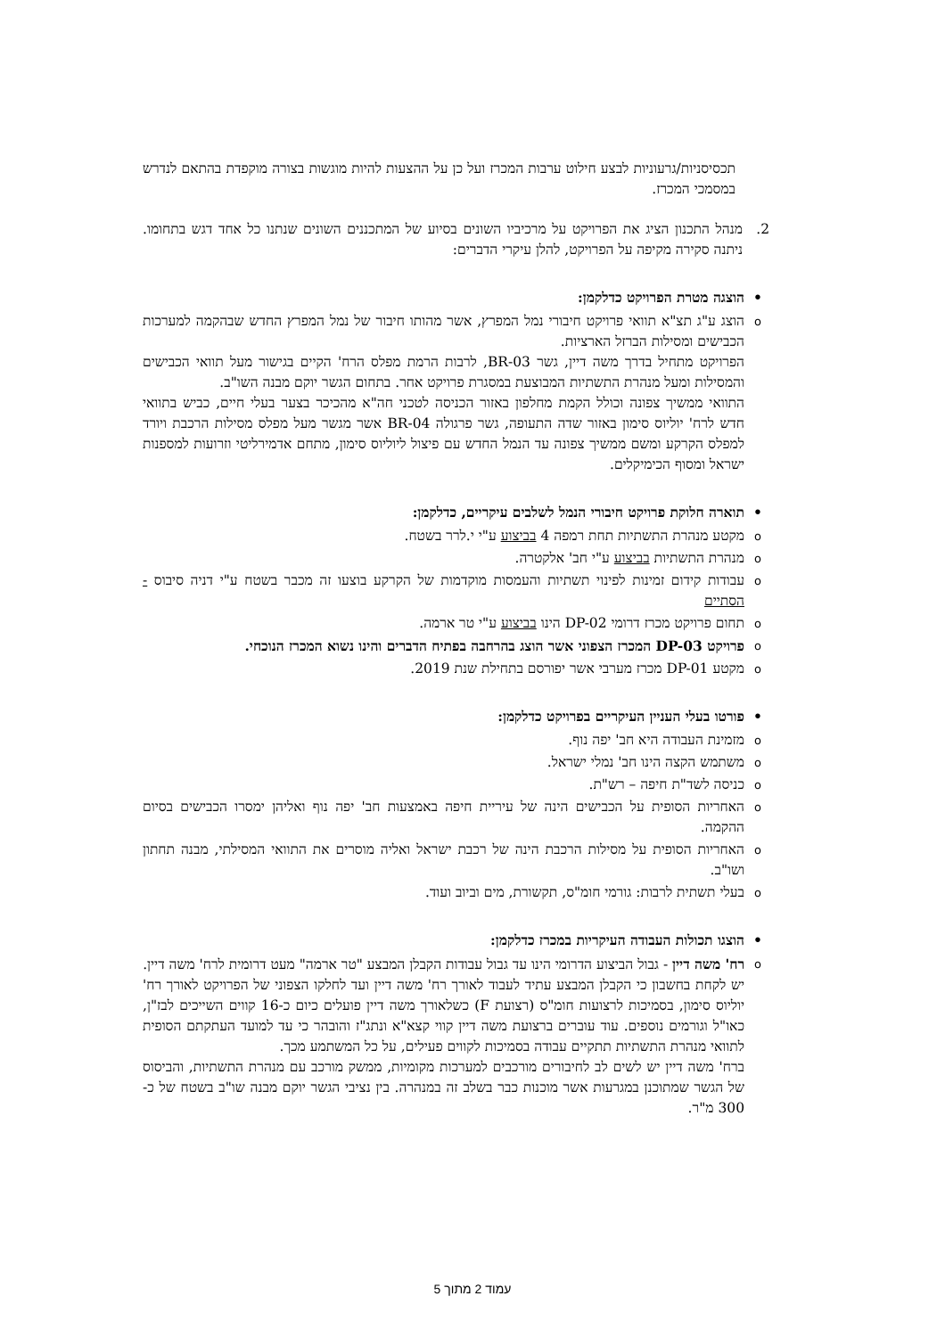תכסיסניות/גרעוניות לבצע חילוט ערבות המכרז ועל כן על ההצעות להיות מוגשות בצורה מוקפדת בהתאם לנדרש במסמכי המכרז.
2. מנהל התכנון הציג את הפרויקט על מרכיביו השונים בסיוע של המתכננים השונים שנתנו כל אחד דגש בתחומו. ניתנה סקירה מקיפה על הפרויקט, להלן עיקרי הדברים:
• הוצגה מטרת הפרויקט כדלקמן:
o
הוצג ע"ג תצ"א תוואי פרויקט חיבורי נמל המפרץ, אשר מהותו חיבור של נמל המפרץ החדש שבהקמה למערכות הכבישים ומסילות הברזל הארציות.
הפרויקט מתחיל בדרך משה דיין, גשר BR-03, לרבות הרמת מפלס הרח' הקיים בגישור מעל תוואי הכבישים והמסילות ומעל מנהרת התשתיות המבוצעת במסגרת פרויקט אחר. בתחום הגשר יוקם מבנה השו"ב.
התוואי ממשיך צפונה וכולל הקמת מחלפון באזור הכניסה לטכני חה"א מהכיכר בצער בעלי חיים, כביש בתוואי חדש לרח' יוליוס סימון באזור שדה התעופה, גשר פרגולה BR-04 אשר מגשר מעל מפלס מסילות הרכבת ויורד למפלס הקרקע ומשם ממשיך צפונה עד הנמל החדש עם פיצול ליוליוס סימון, מתחם אדמירליטי וזרועות למספנות ישראל ומסוף הכימיקלים.
• תוארה חלוקת פרויקט חיבורי הנמל לשלבים עיקריים, כדלקמן:
o
מקטע מנהרת התשתיות תחת רמפה 4 בביצוע ע"י י.לרר בשטח.
o
מנהרת התשתיות בביצוע ע"י חב' אלקטרה.
o
עבודות קידום זמינות לפינוי תשתיות והעמסות מוקדמות של הקרקע בוצעו זה מכבר בשטח ע"י דניה סיבוס - הסתיים
o
תחום פרויקט מכרז דרומי DP-02 הינו בביצוע ע"י טר ארמה.
o
פרויקט DP-03 המכרז הצפוני אשר הוצג בהרחבה בפתיח הדברים והינו נשוא המכרז הנוכחי.
o
מקטע DP-01 מכרז מערבי אשר יפורסם בתחילת שנת 2019.
• פורטו בעלי העניין העיקריים בפרויקט כדלקמן:
o
מזמינת העבודה היא חב' יפה נוף.
o
משתמש הקצה הינו חב' נמלי ישראל.
o
כניסה לשד"ת חיפה – רש"ת.
o
האחריות הסופית על הכבישים הינה של עיריית חיפה באמצעות חב' יפה נוף ואליהן ימסרו הכבישים בסיום ההקמה.
o
האחריות הסופית על מסילות הרכבת הינה של רכבת ישראל ואליה מוסרים את התוואי המסילתי, מבנה תחתון ושו"ב.
o
בעלי תשתית לרבות: גורמי חומ"ס, תקשורת, מים וביוב ועוד.
• הוצגו תכולות העבודה העיקריות במכרז כדלקמן:
o
רח' משה דיין - גבול הביצוע הדרומי הינו עד גבול עבודות הקבלן המבצע "טר ארמה" מעט דרומית לרח' משה דיין.
יש לקחת בחשבון כי הקבלן המבצע עתיד לעבוד לאורך רח' משה דיין ועד לחלקו הצפוני של הפרויקט לאורך רח' יוליוס סימון, בסמיכות לרצועות חומ"ס (רצועת F) כשלאורך משה דיין פועלים כיום כ-16 קווים השייכים לבז"ן, כאו"ל וגורמים נוספים. עוד עוברים ברצועת משה דיין קווי קצא"א ונתג"ז והובהר כי עד למועד העתקתם הסופית לתוואי מנהרת התשתיות תתקיים עבודה בסמיכות לקווים פעילים, על כל המשתמע מכך.
ברח' משה דיין יש לשים לב לחיבורים מורכבים למערכות מקומיות, ממשק מורכב עם מנהרת התשתיות, והביסוס של הגשר שמתוכנן במגרעות אשר מוכנות כבר בשלב זה במנהרה. בין נציבי הגשר יוקם מבנה שו"ב בשטח של כ- 300 מ"ר.
עמוד 2 מתוך 5